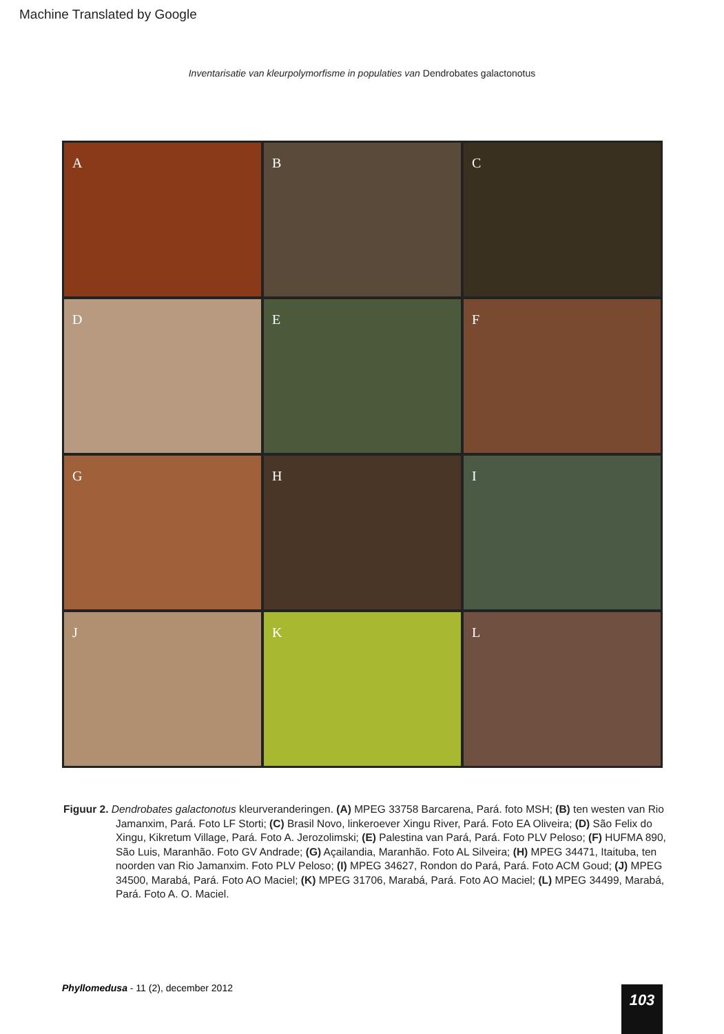Machine Translated by Google
Inventarisatie van kleurpolymorfisme in populaties van Dendrobates galactonotus
A
B
C
D
E
F
G
H
I
J
K
L
Figuur 2. Dendrobates galactonotus kleurveranderingen. (A) MPEG 33758 Barcarena, Pará. foto MSH; (B) ten westen van Rio Jamanxim, Pará. Foto LF Storti; (C) Brasil Novo, linkeroever Xingu River, Pará. Foto EA Oliveira; (D) São Felix do Xingu, Kikretum Village, Pará. Foto A. Jerozolimski; (E) Palestina van Pará, Pará. Foto PLV Peloso; (F) HUFMA 890, São Luis, Maranhão. Foto GV Andrade; (G) Açailandia, Maranhão. Foto AL Silveira; (H) MPEG 34471, Itaituba, ten noorden van Rio Jamanxim. Foto PLV Peloso; (I) MPEG 34627, Rondon do Pará, Pará. Foto ACM Goud; (J) MPEG 34500, Marabá, Pará. Foto AO Maciel; (K) MPEG 31706, Marabá, Pará. Foto AO Maciel; (L) MPEG 34499, Marabá, Pará. Foto A. O. Maciel.
Phyllomedusa - 11 (2), december 2012
103